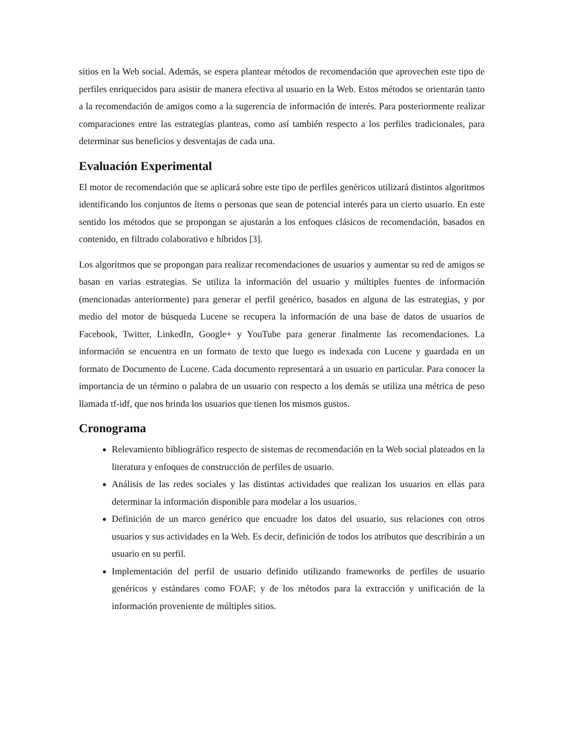sitios en la Web social. Además, se espera plantear métodos de recomendación que aprovechen este tipo de perfiles enriquecidos para asistir de manera efectiva al usuario en la Web. Estos métodos se orientarán tanto a la recomendación de amigos como a la sugerencia de información de interés. Para posteriormente realizar comparaciones entre las estrategias planteas, como así también respecto a los perfiles tradicionales, para determinar sus beneficios y desventajas de cada una.
Evaluación Experimental
El motor de recomendación que se aplicará sobre este tipo de perfiles genéricos utilizará distintos algoritmos identificando los conjuntos de ítems o personas que sean de potencial interés para un cierto usuario. En este sentido los métodos que se propongan se ajustarán a los enfoques clásicos de recomendación, basados en contenido, en filtrado colaborativo e híbridos [3].
Los algoritmos que se propongan para realizar recomendaciones de usuarios y aumentar su red de amigos se basan en varias estrategias. Se utiliza la información del usuario y múltiples fuentes de información (mencionadas anteriormente) para generar el perfil genérico, basados en alguna de las estrategias, y por medio del motor de búsqueda Lucene se recupera la información de una base de datos de usuarios de Facebook, Twitter, LinkedIn, Google+ y YouTube para generar finalmente las recomendaciones. La información se encuentra en un formato de texto que luego es indexada con Lucene y guardada en un formato de Documento de Lucene. Cada documento representará a un usuario en particular. Para conocer la importancia de un término o palabra de un usuario con respecto a los demás se utiliza una métrica de peso llamada tf-idf, que nos brinda los usuarios que tienen los mismos gustos.
Cronograma
Relevamiento bibliográfico respecto de sistemas de recomendación en la Web social plateados en la literatura y enfoques de construcción de perfiles de usuario.
Análisis de las redes sociales y las distintas actividades que realizan los usuarios en ellas para determinar la información disponible para modelar a los usuarios.
Definición de un marco genérico que encuadre los datos del usuario, sus relaciones con otros usuarios y sus actividades en la Web. Es decir, definición de todos los atributos que describirán a un usuario en su perfil.
Implementación del perfil de usuario definido utilizando frameworks de perfiles de usuario genéricos y estándares como FOAF; y de los métodos para la extracción y unificación de la información proveniente de múltiples sitios.